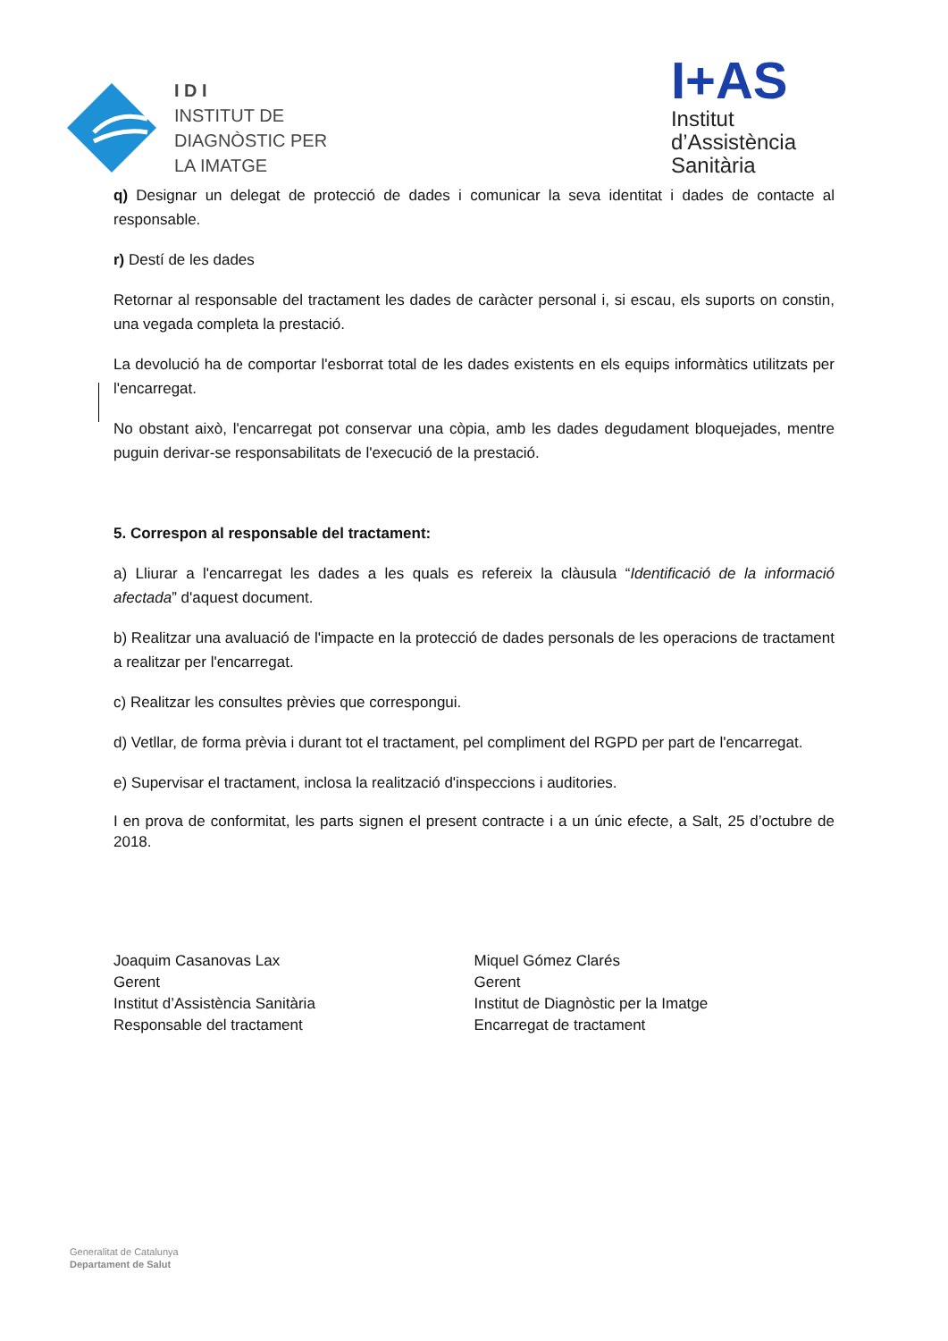I D I
INSTITUT DE
DIAGNÒSTIC PER
LA IMATGE
I+AS
Institut
d’Assistència
Sanitària
q) Designar un delegat de protecció de dades i comunicar la seva identitat i dades de contacte al responsable.
r) Destí de les dades
Retornar al responsable del tractament les dades de caràcter personal i, si escau, els suports on constin, una vegada completa la prestació.
La devolució ha de comportar l'esborrat total de les dades existents en els equips informàtics utilitzats per l'encarregat.
No obstant això, l'encarregat pot conservar una còpia, amb les dades degudament bloquejades, mentre puguin derivar-se responsabilitats de l'execució de la prestació.
5. Correspon al responsable del tractament:
a) Lliurar a l'encarregat les dades a les quals es refereix la clàusula “Identificació de la informació afectada” d'aquest document.
b) Realitzar una avaluació de l'impacte en la protecció de dades personals de les operacions de tractament a realitzar per l'encarregat.
c) Realitzar les consultes prèvies que correspongui.
d) Vetllar, de forma prèvia i durant tot el tractament, pel compliment del RGPD per part de l'encarregat.
e) Supervisar el tractament, inclosa la realització d'inspeccions i auditories.
I en prova de conformitat, les parts signen el present contracte i a un únic efecte, a Salt, 25 d’octubre de 2018.
Joaquim Casanovas Lax
Gerent
Institut d’Assistència Sanitària
Responsable del tractament
Miquel Gómez Clarés
Gerent
Institut de Diagnòstic per la Imatge
Encarregat de tractament
Generalitat de Catalunya
Departament de Salut